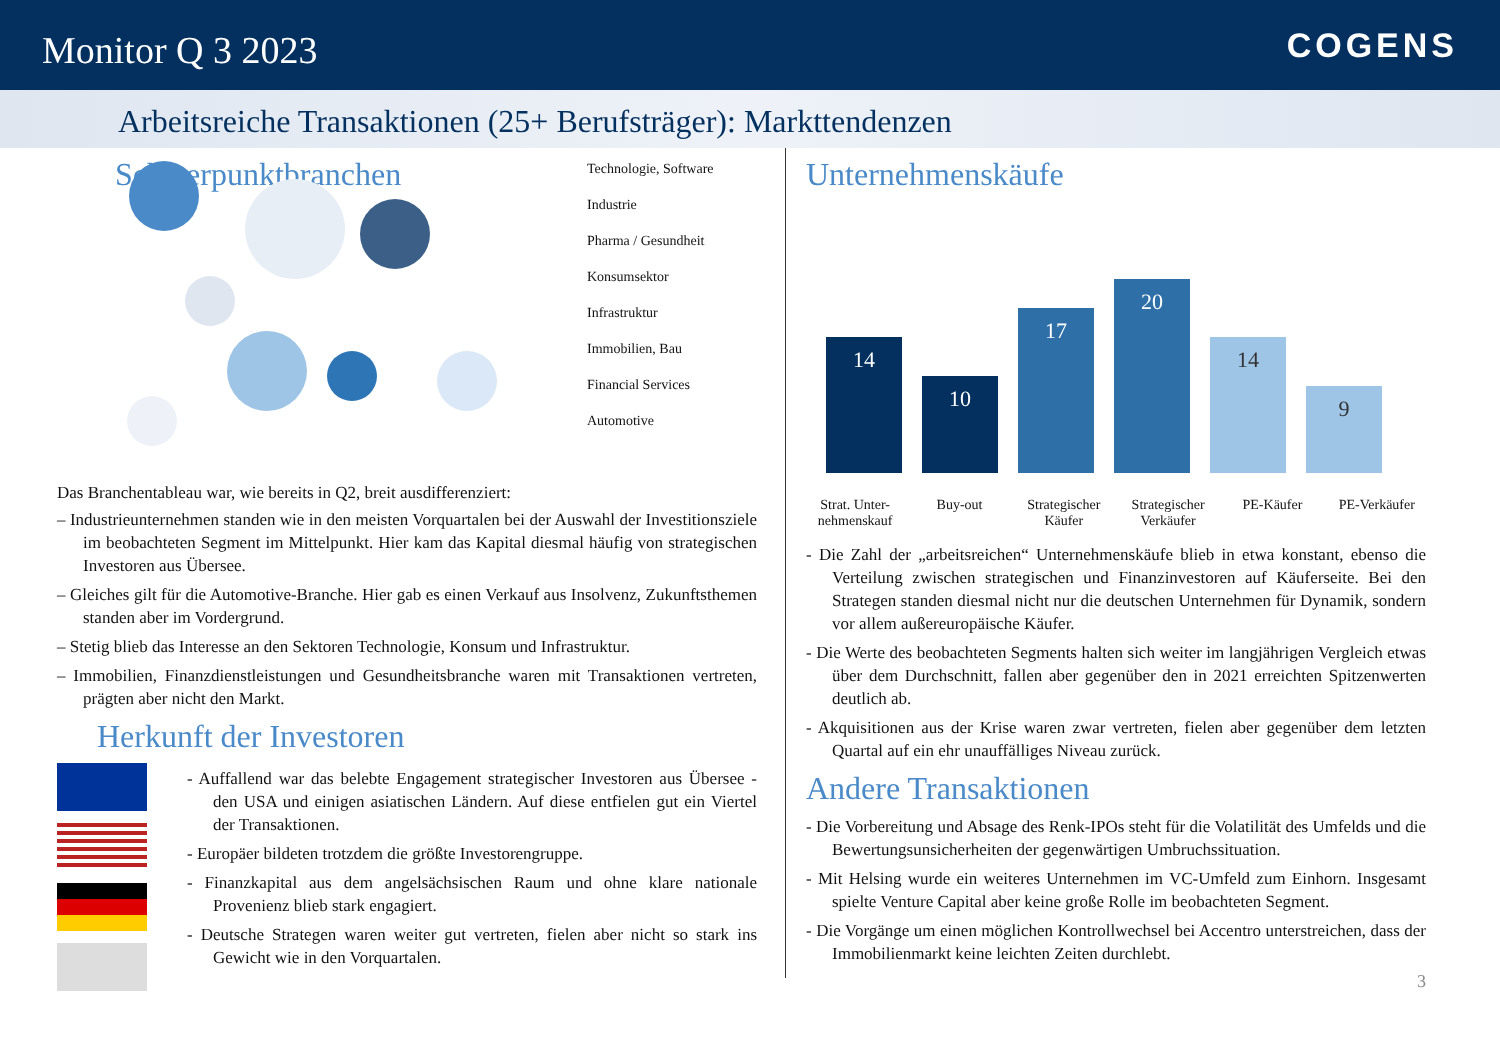Monitor Q 3 2023
COGENS
Arbeitsreiche Transaktionen (25+ Berufsträger): Markttendenzen
Schwerpunktbranchen
Technologie, Software
Industrie
Pharma / Gesundheit
Konsumsektor
Infrastruktur
Immobilien, Bau
Financial Services
Automotive
Das Branchentableau war, wie bereits in Q2, breit ausdifferenziert:
– Industrieunternehmen standen wie in den meisten Vorquartalen bei der Auswahl der Investitionsziele im beobachteten Segment im Mittelpunkt. Hier kam das Kapital diesmal häufig von strategischen Investoren aus Übersee.
– Gleiches gilt für die Automotive-Branche. Hier gab es einen Verkauf aus Insolvenz, Zukunftsthemen standen aber im Vordergrund.
– Stetig blieb das Interesse an den Sektoren Technologie, Konsum und Infrastruktur.
– Immobilien, Finanzdienstleistungen und Gesundheitsbranche waren mit Transaktionen vertreten, prägten aber nicht den Markt.
Herkunft der Investoren
- Auffallend war das belebte Engagement strategischer Investoren aus Übersee - den USA und einigen asiatischen Ländern. Auf diese entfielen gut ein Viertel der Transaktionen.
- Europäer bildeten trotzdem die größte Investorengruppe.
- Finanzkapital aus dem angelsächsischen Raum und ohne klare nationale Provenienz blieb stark engagiert.
- Deutsche Strategen waren weiter gut vertreten, fielen aber nicht so stark ins Gewicht wie in den Vorquartalen.
Unternehmenskäufe
14
10
17
20
14
9
Strat. Unter-nehmenskauf
Buy-out Strategischer Käufer
Strategischer Verkäufer
PE-Käufer PE-Verkäufer
- Die Zahl der „arbeitsreichen“ Unternehmenskäufe blieb in etwa konstant, ebenso die Verteilung zwischen strategischen und Finanzinvestoren auf Käuferseite. Bei den Strategen standen diesmal nicht nur die deutschen Unternehmen für Dynamik, sondern vor allem außereuropäische Käufer.
- Die Werte des beobachteten Segments halten sich weiter im langjährigen Vergleich etwas über dem Durchschnitt, fallen aber gegenüber den in 2021 erreichten Spitzenwerten deutlich ab.
- Akquisitionen aus der Krise waren zwar vertreten, fielen aber gegenüber dem letzten Quartal auf ein ehr unauffälliges Niveau zurück.
Andere Transaktionen
- Die Vorbereitung und Absage des Renk-IPOs steht für die Volatilität des Umfelds und die Bewertungsunsicherheiten der gegenwärtigen Umbruchssituation.
- Mit Helsing wurde ein weiteres Unternehmen im VC-Umfeld zum Einhorn. Insgesamt spielte Venture Capital aber keine große Rolle im beobachteten Segment.
- Die Vorgänge um einen möglichen Kontrollwechsel bei Accentro unterstreichen, dass der Immobilienmarkt keine leichten Zeiten durchlebt.
3